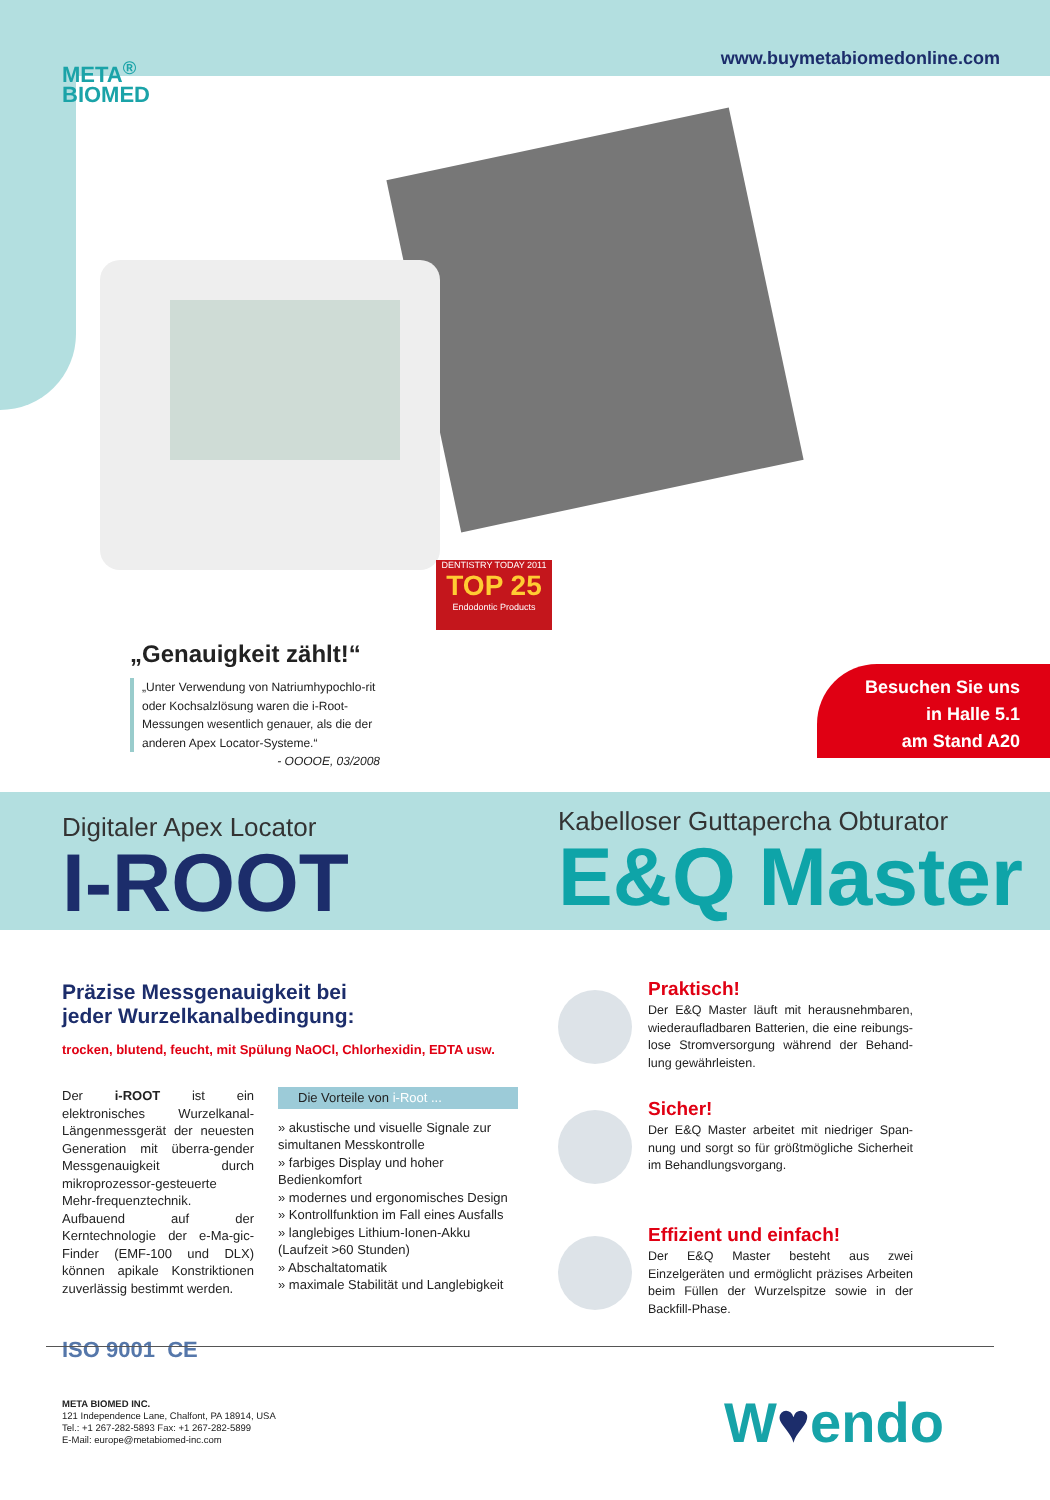META<sup>®</sup>
BIOMED
www.buymetabiomedonline.com
DENTISTRY TODAY 2011
TOP 25
Endodontic Products
„Genauigkeit zählt!“
„Unter Verwendung von Natriumhypochlo-rit oder Kochsalzlösung waren die i-Root-Messungen wesentlich genauer, als die der anderen Apex Locator-Systeme.“
- OOOOE, 03/2008
Besuchen Sie uns
in Halle 5.1
am Stand A20
Digitaler Apex Locator
I-ROOT
Kabelloser Guttapercha Obturator
E&Q Master
Präzise Messgenauigkeit bei
jeder Wurzelkanalbedingung:
trocken, blutend, feucht, mit Spülung NaOCl, Chlorhexidin, EDTA usw.
Der i-ROOT ist ein elektronisches Wurzelkanal-Längenmessgerät der neuesten Generation mit überra-gender Messgenauigkeit durch mikroprozessor-gesteuerte Mehr-frequenztechnik. Aufbauend auf der Kerntechnologie der e-Ma-gic-Finder (EMF-100 und DLX) können apikale Konstriktionen zuverlässig bestimmt werden.
Die Vorteile von i-Root ...
» akustische und visuelle Signale zur simultanen Messkontrolle
» farbiges Display und hoher Bedienkomfort
» modernes und ergonomisches Design
» Kontrollfunktion im Fall eines Ausfalls
» langlebiges Lithium-Ionen-Akku (Laufzeit >60 Stunden)
» Abschaltatomatik
» maximale Stabilität und Langlebigkeit
ISO 9001 CE
Praktisch!
Der E&Q Master läuft mit herausnehmbaren, wiederaufladbaren Batterien, die eine reibungs-lose Stromversorgung während der Behand-lung gewährleisten.
Sicher!
Der E&Q Master arbeitet mit niedriger Span-nung und sorgt so für größtmögliche Sicherheit im Behandlungsvorgang.
Effizient und einfach!
Der E&Q Master besteht aus zwei Einzelgeräten und ermöglicht präzises Arbeiten beim Füllen der Wurzelspitze sowie in der Backfill-Phase.
META BIOMED INC.
121 Independence Lane, Chalfont, PA 18914, USA
Tel.: +1 267-282-5893 Fax: +1 267-282-5899
E-Mail: europe@metabiomed-inc.com
W♥endo